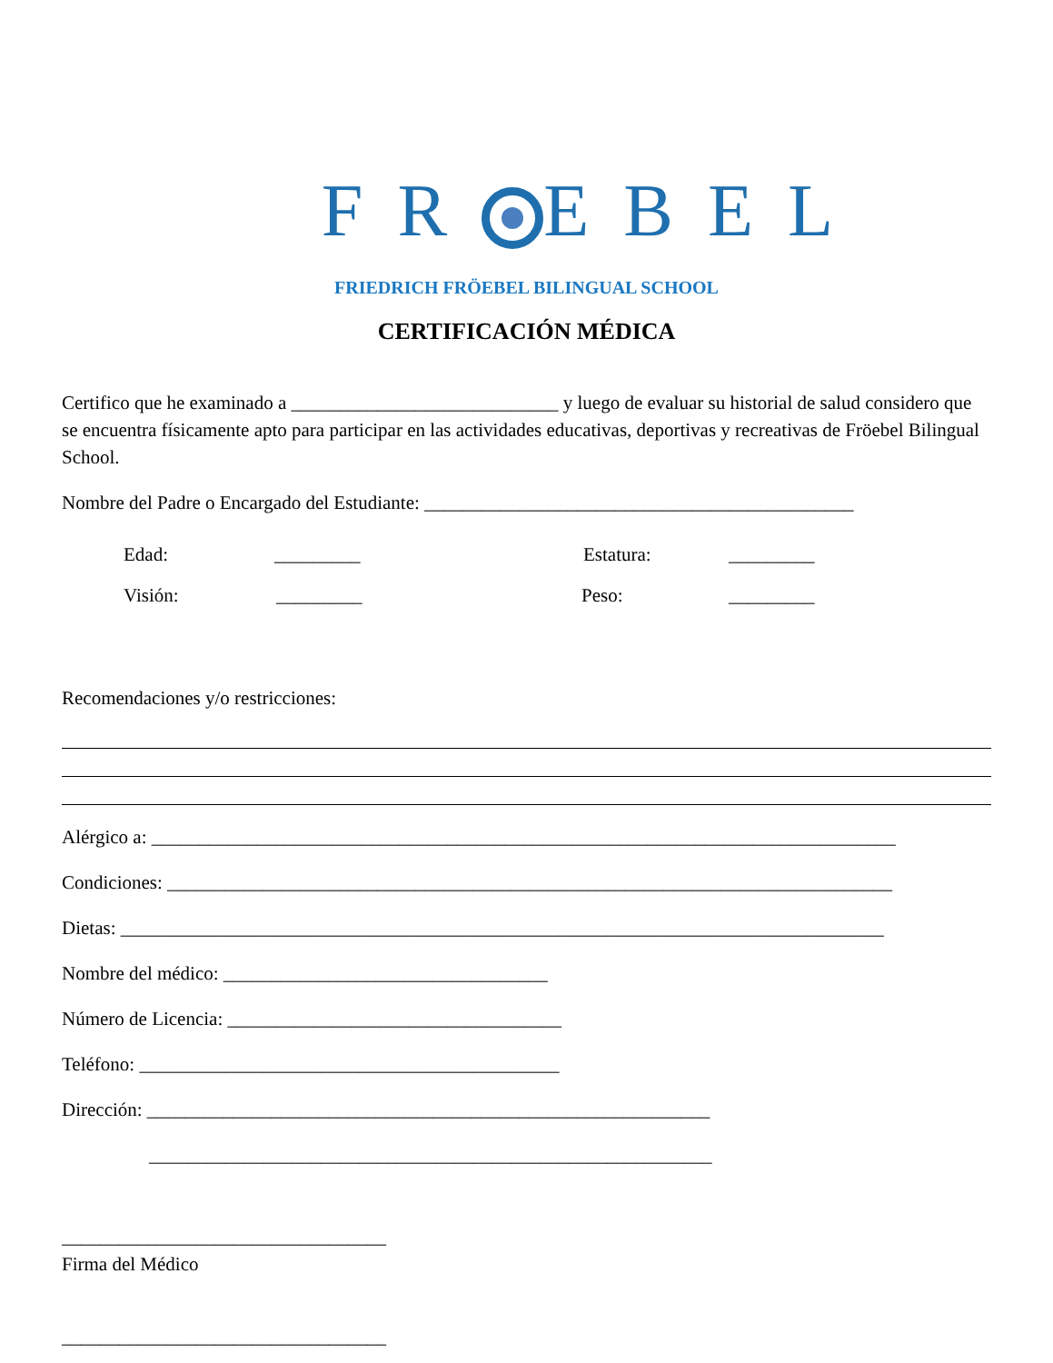FR EBEL
FRIEDRICH FRÖEBEL BILINGUAL SCHOOL
CERTIFICACIÓN MÉDICA
Certifico que he examinado a ____________________________ y luego de evaluar su historial de salud considero que se encuentra físicamente apto para participar en las actividades educativas, deportivas y recreativas de Fröebel Bilingual School.
Nombre del Padre o Encargado del Estudiante: _____________________________________________
Edad: _________ Estatura: _________
Visión: _________ Peso: _________
Recomendaciones y/o restricciones:
Alérgico a: ______________________________________________________________________________
Condiciones: ____________________________________________________________________________
Dietas: ________________________________________________________________________________
Nombre del médico: __________________________________
Número de Licencia: ___________________________________
Teléfono: ____________________________________________
Dirección: ___________________________________________________________
___________________________________________________________
__________________________________
Firma del Médico
__________________________________